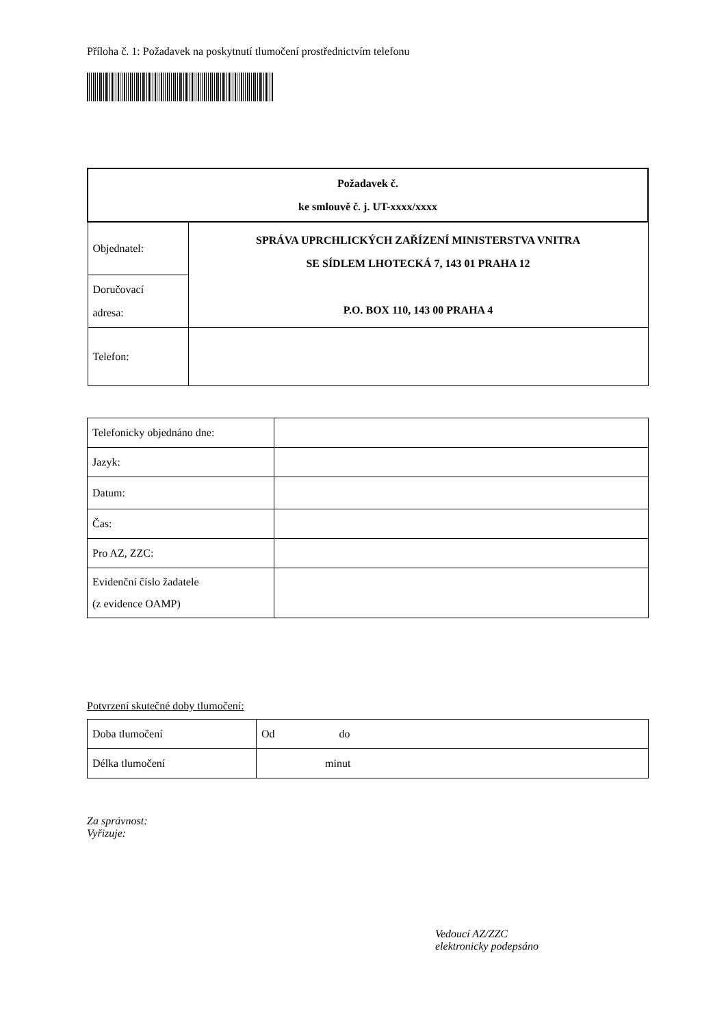Příloha č. 1: Požadavek na poskytnutí tlumočení prostřednictvím telefonu
| Požadavek č. ke smlouvě č. j. UT-xxxx/xxxx | |
| Objednatel: | SPRÁVA UPRCHLICKÝCH ZAŘÍZENÍ MINISTERSTVA VNITRA SE SÍDLEM LHOTECKÁ 7, 143 01 PRAHA 12 P.O. BOX 110, 143 00 PRAHA 4 |
| Doručovací adresa: | |
| Telefon: | |
| Telefonicky objednáno dne: | |
| Jazyk: | |
| Datum: | |
| Čas: | |
| Pro AZ, ZZC: | |
| Evidenční číslo žadatele (z evidence OAMP) | |
Potvrzení skutečné doby tlumočení:
| Doba tlumočení | Od do |
| Délka tlumočení | minut |
Za správnost:
Vyřizuje:
Vedoucí AZ/ZZC
elektronicky podepsáno